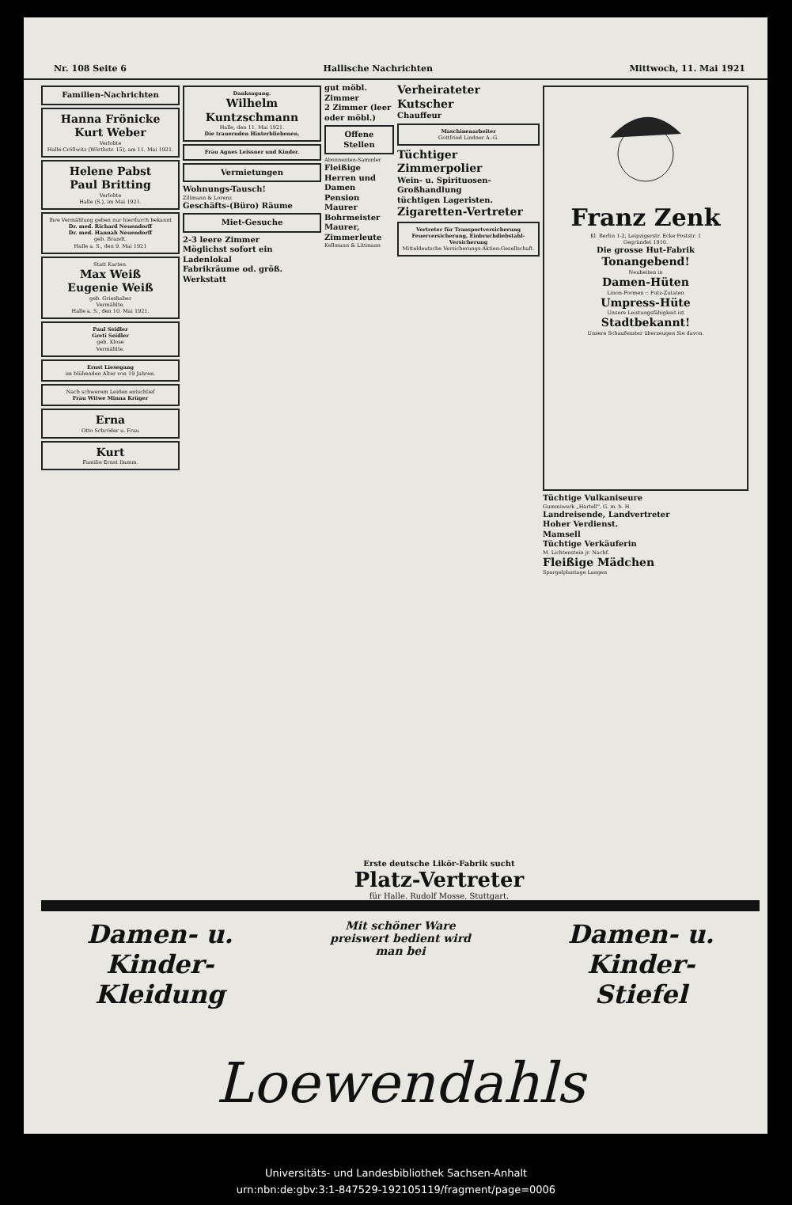Nr. 108 Seite 6 Hallische Nachrichten Mittwoch, 11. Mai 1921
Familien-Nachrichten
Hanna Frönicke
Kurt Weber
Verlobte
Halle-Cröllwitz (Wörthstr. 15), am 11. Mai 1921.
Helene Pabst
Paul Britting
Verlobte
Halle (S.), im Mai 1921.
Ihre Vermählung geben nur hierdurch bekannt
Dr. med. Richard Neuendorff
Dr. med. Hannah Neuendorff
geb. Brandt.
Halle a. S., den 9. Mai 1921
Statt Karten.
Max Weiß
Eugenie Weiß
geb. Grieshaber
Vermählte.
Halle a. S., den 10. Mai 1921.
Paul Seidler
Greti Seidler
geb. Klose
Vermählte.
Ernst Liesegang
im blühenden Alter von 19 Jahren.
Nach schwerem Leiden entschlief
Frau Witwe Minna Krüger
Erna
Otto Schröder u. Frau
Kurt
Familie Ernst Damm.
Danksagung.
Wilhelm Kuntzschmann
Halle, den 11. Mai 1921.
Die trauernden Hinterbliebenen.
Frau Agnes Leissner und Kinder.
Vermietungen
Wohnungs-Tausch!
Zillmann & Lorenz
Geschäfts-(Büro) Räume
Miet-Gesuche
2-3 leere Zimmer
Möglichst sofort ein Ladenlokal
Fabrikräume od. größ. Werkstatt
gut möbl. Zimmer
2 Zimmer (leer oder möbl.)
Offene Stellen
Abonnenten-Sammler
Fleißige Herren und Damen
Pension
Maurer
Bohrmeister
Maurer, Zimmerleute
Kellmann & Littmann
Verheirateter Kutscher
Chauffeur
Maschinenarbeiter
Gottfried Lindner A.-G.
Tüchtiger Zimmerpolier
Wein- u. Spirituosen-Großhandlung
tüchtigen Lageristen.
Zigaretten-Vertreter
Vertreter für Transportversicherung
Feuerversicherung, Einbruchdiebstahl-Versicherung
Mitteldeutsche Versicherungs-Aktien-Gesellschaft.
Franz Zenk
Kl. Berlin 1-2, Leipzigerstr. Ecke Poststr. 1
Gegründet 1910.
Die grosse Hut-Fabrik
Tonangebend!
Neuheiten in
Damen-Hüten
Linon-Formen :: Putz-Zutaten
Umpress-Hüte
Unsere Leistungsfähigkeit ist
Stadtbekannt!
Unsere Schaufenster überzeugen Sie davon.
Tüchtige Vulkaniseure
Gummiwerk „Hartell", G. m. b. H.
Landreisende, Landvertreter
Hoher Verdienst.
Mamsell
Tüchtige Verkäuferin
M. Lichtenstein jr. Nachf.
Fleißige Mädchen
Spargelplantage Langen
Erste deutsche Likör-Fabrik sucht
Platz-Vertreter
für Halle. Rudolf Mosse, Stuttgart.
Damen- u. Kinder-
Kleidung
Mit schöner Ware preiswert bedient wird man bei
Damen- u. Kinder-
Stiefel
Loewendahls
Universitäts- und Landesbibliothek Sachsen-Anhalt
urn:nbn:de:gbv:3:1-847529-192105119/fragment/page=0006